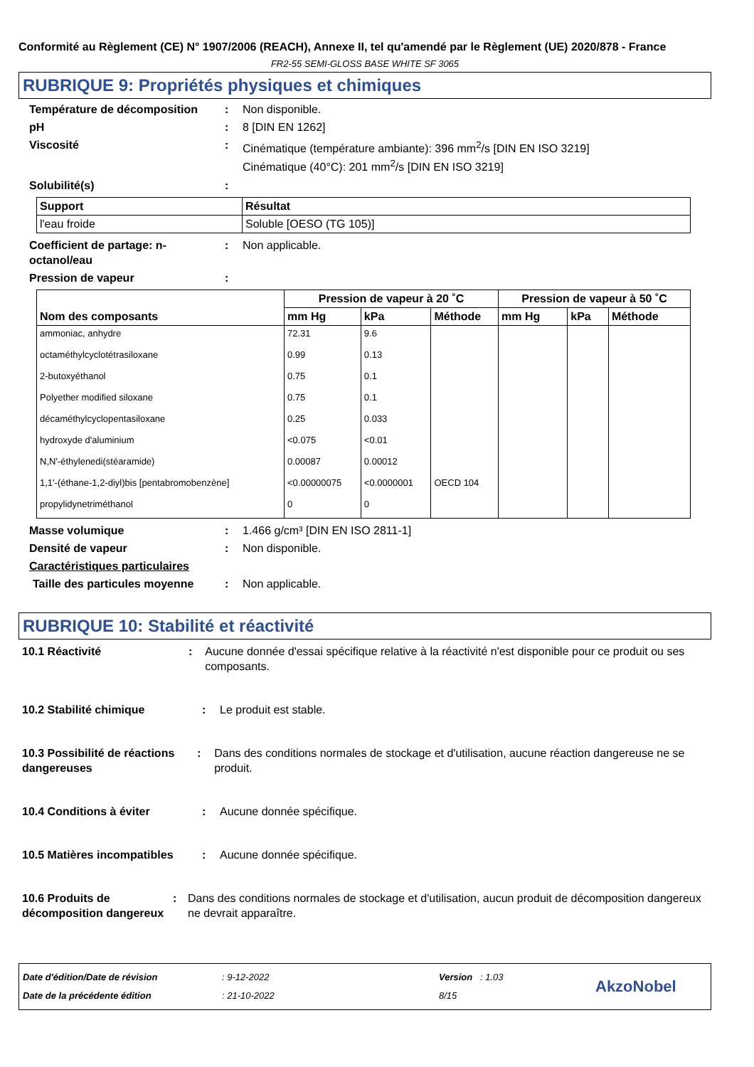Conformité au Règlement (CE) N° 1907/2006 (REACH), Annexe II, tel qu'amendé par le Règlement (UE) 2020/878 - France
FR2-55 SEMI-GLOSS BASE WHITE SF 3065
RUBRIQUE 9: Propriétés physiques et chimiques
Température de décomposition : Non disponible.
pH : 8 [DIN EN 1262]
Viscosité : Cinématique (température ambiante): 396 mm<sup>2</sup>/s [DIN EN ISO 3219]
Cinématique (40°C): 201 mm<sup>2</sup>/s [DIN EN ISO 3219]
Solubilité(s) :
| Support | Résultat |
| --- | --- |
| l'eau froide | Soluble [OESO (TG 105)] |
Coefficient de partage: n-octanol/eau
: Non applicable.
Pression de vapeur :
| Nom des composants | Pression de vapeur à 20 ˚C | | | Pression de vapeur à 50 ˚C | | |
| --- | --- | --- | --- | --- | --- | --- |
| | mm Hg | kPa | Méthode | mm Hg | kPa | Méthode |
| ammoniac, anhydre | 72.31 | 9.6 | | | | |
| octaméthylcyclotétrasiloxane | 0.99 | 0.13 | | | | |
| 2-butoxyéthanol | 0.75 | 0.1 | | | | |
| Polyether modified siloxane | 0.75 | 0.1 | | | | |
| décaméthylcyclopentasiloxane | 0.25 | 0.033 | | | | |
| hydroxyde d'aluminium | <0.075 | <0.01 | | | | |
| N,N'-éthylenedi(stéaramide) | 0.00087 | 0.00012 | | | | |
| 1,1'-(éthane-1,2-diyl)bis [pentabromobenzène] | <0.00000075 | <0.0000001 | OECD 104 | | | |
| propylidynetriméthanol | 0 | 0 | | | | |
Masse volumique : 1.466 g/cm³ [DIN EN ISO 2811-1]
Densité de vapeur : Non disponible.
Caractéristiques particulaires
Taille des particules moyenne
: Non applicable.
RUBRIQUE 10: Stabilité et réactivité
10.1 Réactivité : Aucune donnée d'essai spécifique relative à la réactivité n'est disponible pour ce produit ou ses composants.
10.2 Stabilité chimique : Le produit est stable.
10.3 Possibilité de réactions dangereuses
: Dans des conditions normales de stockage et d'utilisation, aucune réaction dangereuse ne se produit.
10.4 Conditions à éviter : Aucune donnée spécifique.
10.5 Matières incompatibles
: Aucune donnée spécifique.
10.6 Produits de décomposition dangereux
: Dans des conditions normales de stockage et d'utilisation, aucun produit de décomposition dangereux ne devrait apparaître.
Date d'édition/Date de révision
Date de la précédente édition
: 9-12-2022
: 21-10-2022
Version : 1.03
8/15
AkzoNobel